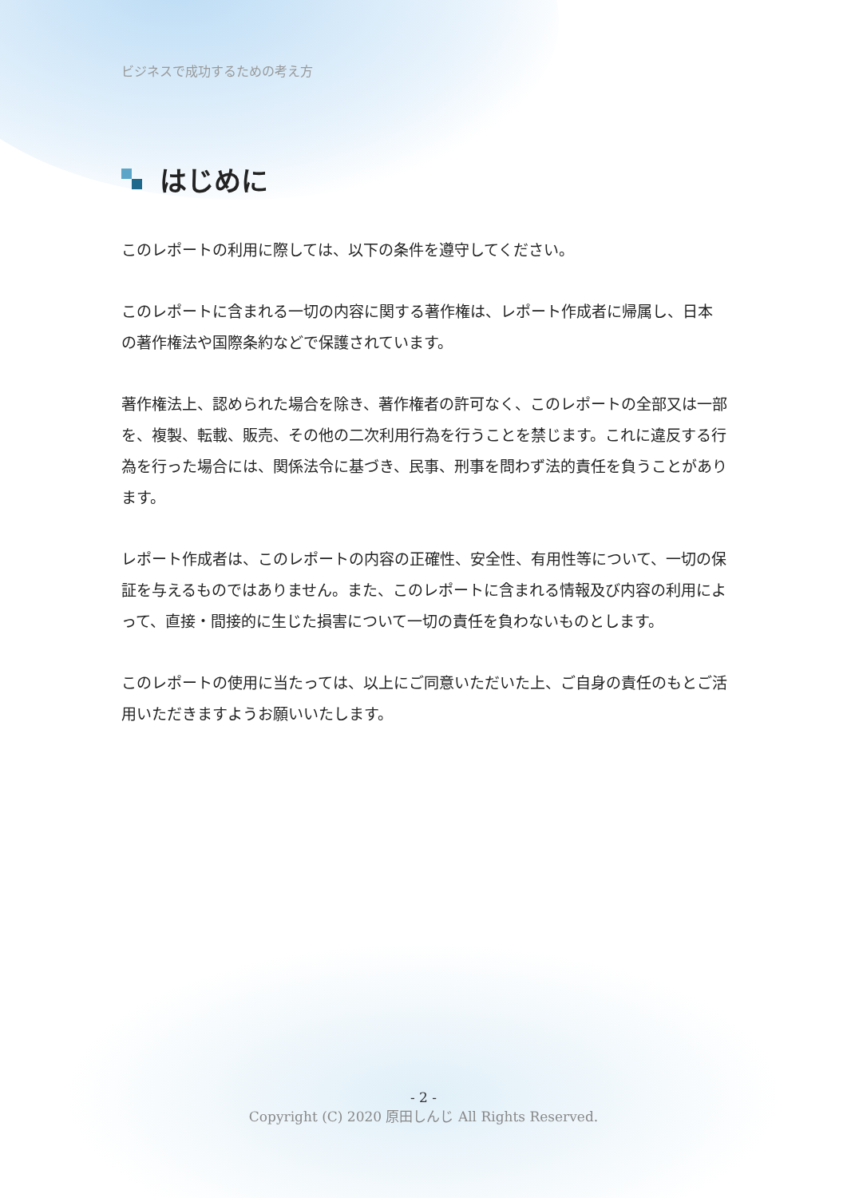ビジネスで成功するための考え方
はじめに
このレポートの利用に際しては、以下の条件を遵守してください。
このレポートに含まれる一切の内容に関する著作権は、レポート作成者に帰属し、日本の著作権法や国際条約などで保護されています。
著作権法上、認められた場合を除き、著作権者の許可なく、このレポートの全部又は一部を、複製、転載、販売、その他の二次利用行為を行うことを禁じます。これに違反する行為を行った場合には、関係法令に基づき、民事、刑事を問わず法的責任を負うことがあります。
レポート作成者は、このレポートの内容の正確性、安全性、有用性等について、一切の保証を与えるものではありません。また、このレポートに含まれる情報及び内容の利用によって、直接・間接的に生じた損害について一切の責任を負わないものとします。
このレポートの使用に当たっては、以上にご同意いただいた上、ご自身の責任のもとご活用いただきますようお願いいたします。
- 2 -
Copyright (C) 2020 原田しんじ All Rights Reserved.